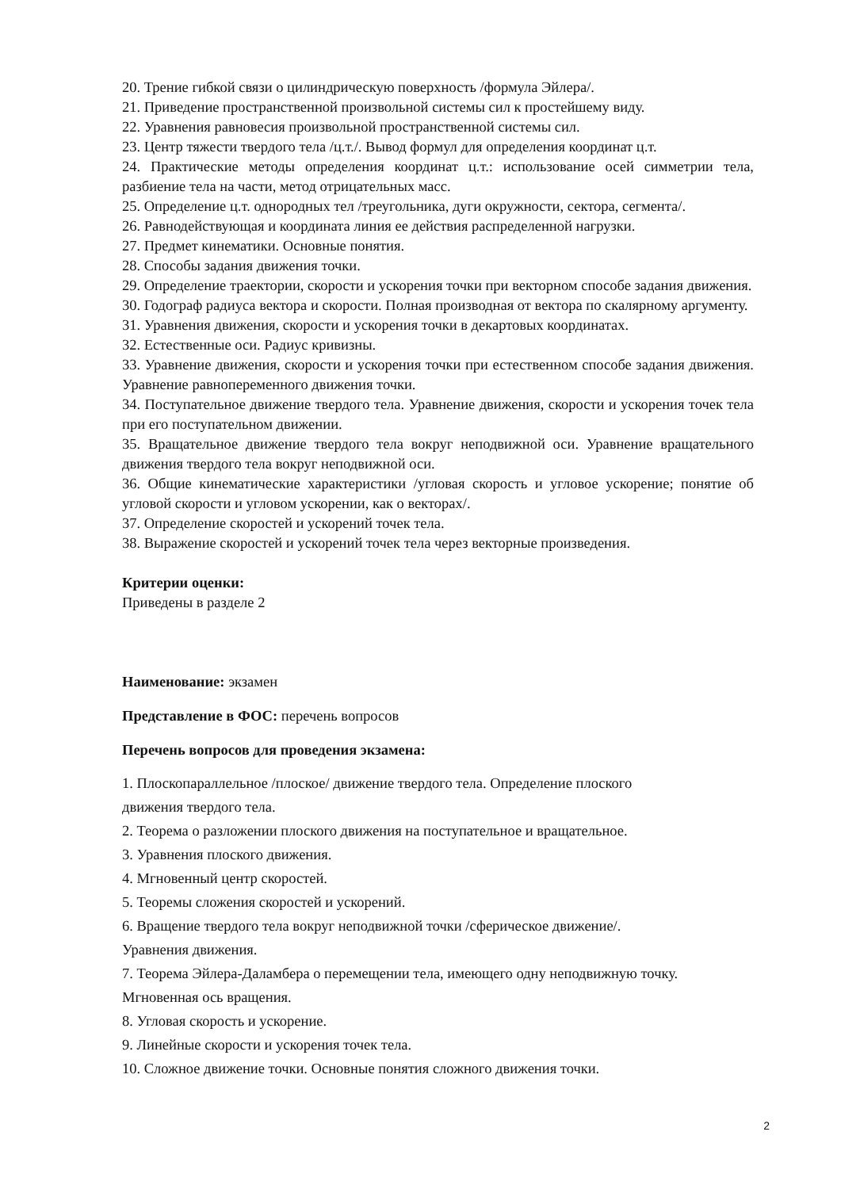20. Трение гибкой связи о цилиндрическую поверхность /формула Эйлера/.
21. Приведение пространственной произвольной системы сил к простейшему виду.
22. Уравнения равновесия произвольной пространственной системы сил.
23. Центр тяжести твердого тела /ц.т./. Вывод формул для определения координат ц.т.
24. Практические методы определения координат ц.т.: использование осей симметрии тела, разбиение тела на части, метод отрицательных масс.
25. Определение ц.т. однородных тел /треугольника, дуги окружности, сектора, сегмента/.
26. Равнодействующая и координата линия ее действия распределенной нагрузки.
27. Предмет кинематики. Основные понятия.
28. Способы задания движения точки.
29. Определение траектории, скорости и ускорения точки при векторном способе задания движения.
30. Годограф радиуса вектора и скорости. Полная производная от вектора по скалярному аргументу.
31. Уравнения движения, скорости и ускорения точки в декартовых координатах.
32. Естественные оси. Радиус кривизны.
33. Уравнение движения, скорости и ускорения точки при естественном способе задания движения. Уравнение равнопеременного движения точки.
34. Поступательное движение твердого тела. Уравнение движения, скорости и ускорения точек тела при его поступательном движении.
35. Вращательное движение твердого тела вокруг неподвижной оси. Уравнение вращательного движения твердого тела вокруг неподвижной оси.
36. Общие кинематические характеристики /угловая скорость и угловое ускорение; понятие об угловой скорости и угловом ускорении, как о векторах/.
37. Определение скоростей и ускорений точек тела.
38. Выражение скоростей и ускорений точек тела через векторные произведения.
Критерии оценки:
Приведены в разделе 2
Наименование: экзамен
Представление в ФОС: перечень вопросов
Перечень вопросов для проведения экзамена:
1. Плоскопараллельное /плоское/ движение твердого тела. Определение плоского
движения твердого тела.
2. Теорема о разложении плоского движения на поступательное и вращательное.
3. Уравнения плоского движения.
4. Мгновенный центр скоростей.
5. Теоремы сложения скоростей и ускорений.
6. Вращение твердого тела вокруг неподвижной точки /сферическое движение/.
Уравнения движения.
7. Теорема Эйлера-Даламбера о перемещении тела, имеющего одну неподвижную точку.
Мгновенная ось вращения.
8. Угловая скорость и ускорение.
9. Линейные скорости и ускорения точек тела.
10. Сложное движение точки. Основные понятия сложного движения точки.
2